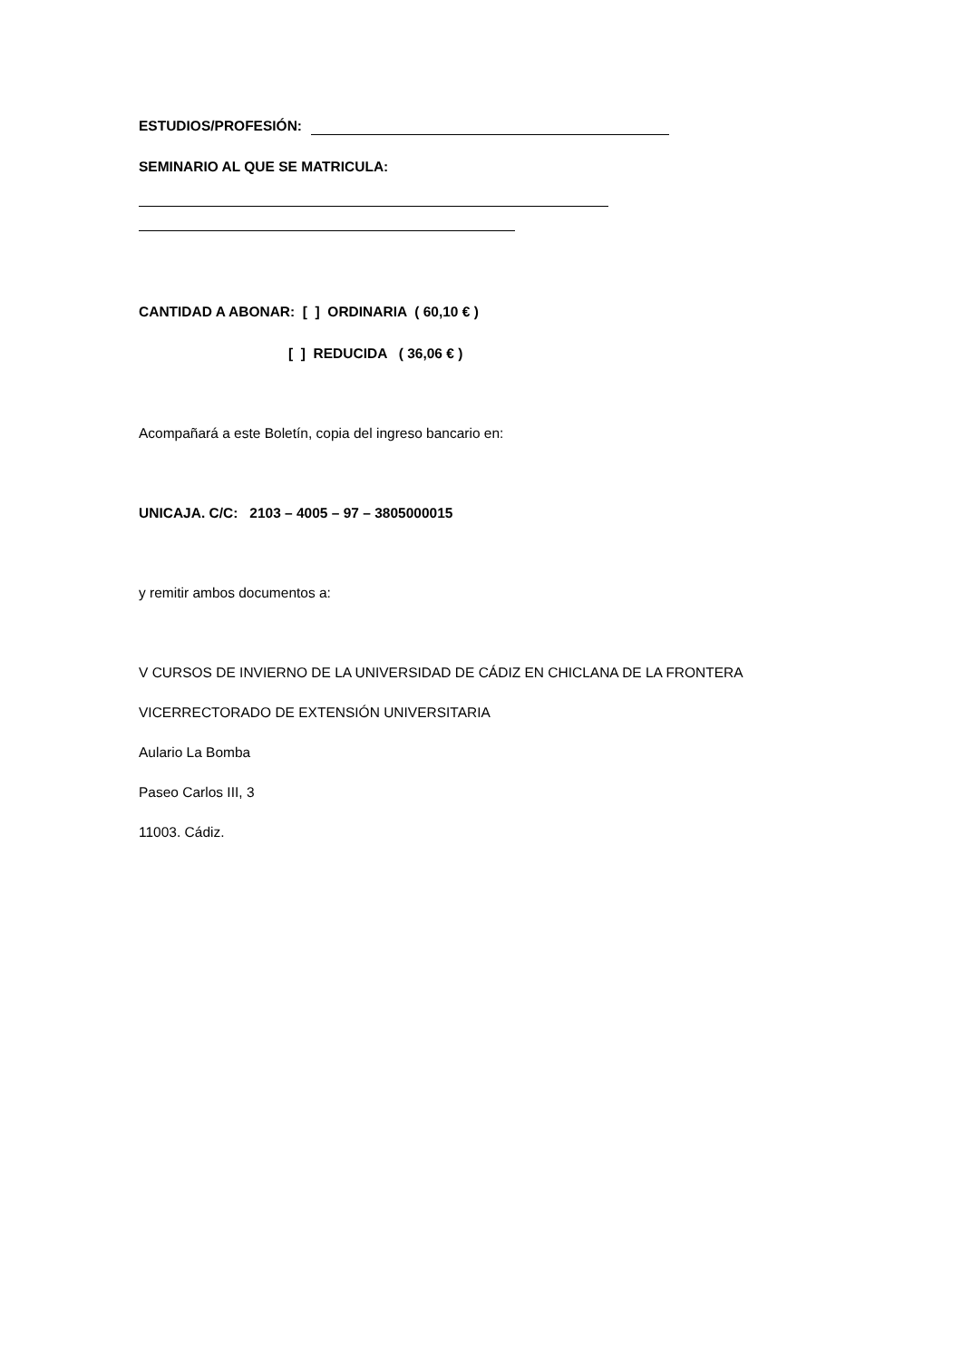ESTUDIOS/PROFESIÓN:
SEMINARIO AL QUE SE MATRICULA:
CANTIDAD A ABONAR: [ ] ORDINARIA ( 60,10 € )
[ ] REDUCIDA ( 36,06 € )
Acompañará a este Boletín, copia del ingreso bancario en:
UNICAJA. C/C: 2103 – 4005 – 97 – 3805000015
y remitir ambos documentos a:
V CURSOS DE INVIERNO DE LA UNIVERSIDAD DE CÁDIZ EN CHICLANA DE LA FRONTERA
VICERRECTORADO DE EXTENSIÓN UNIVERSITARIA
Aulario La Bomba
Paseo Carlos III, 3
11003. Cádiz.